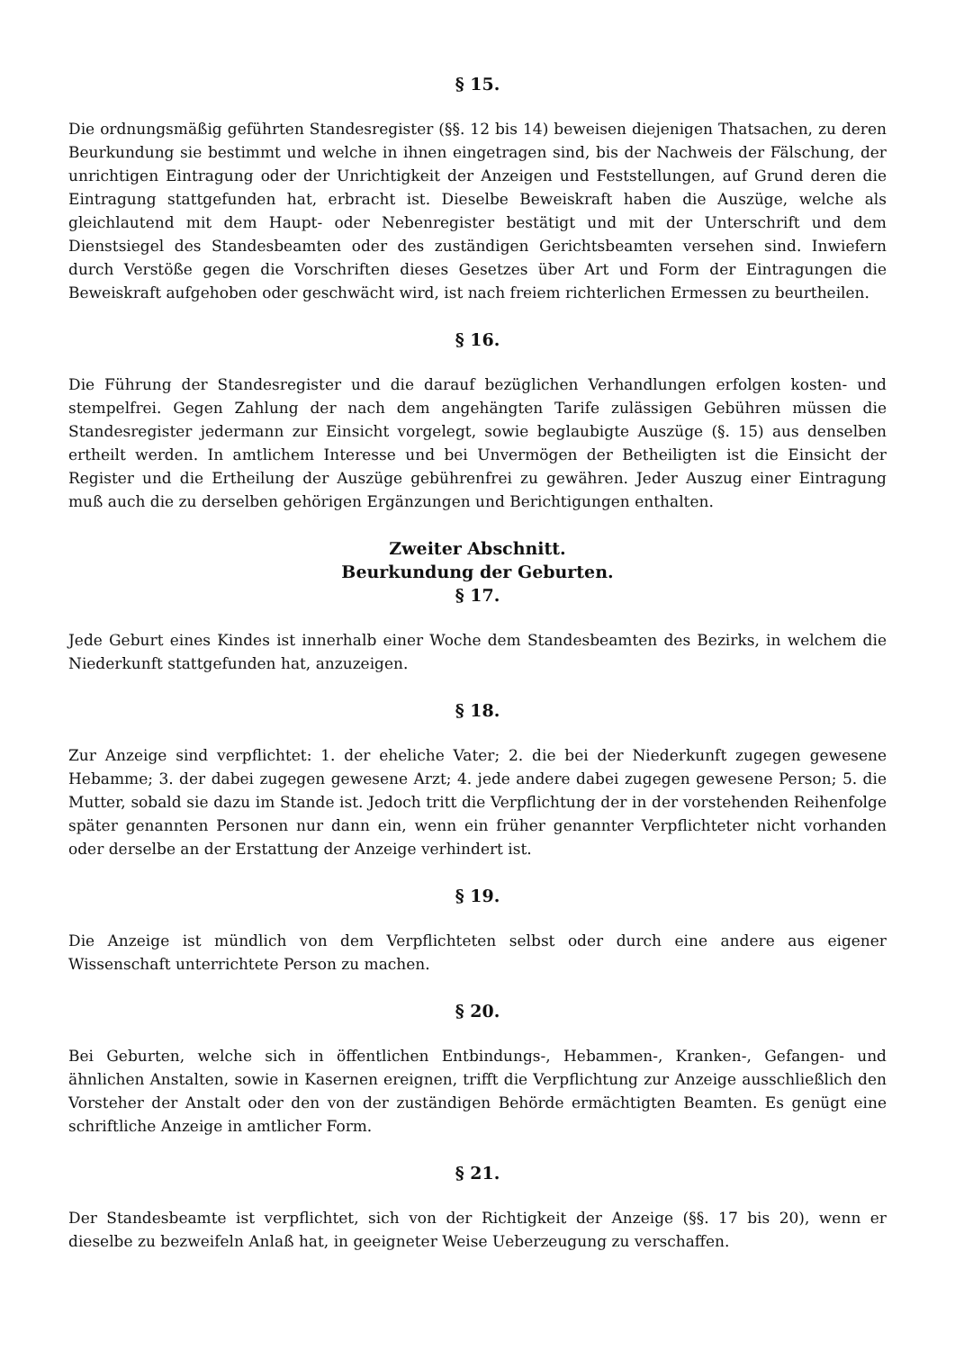§ 15.
Die ordnungsmäßig geführten Standesregister (§§. 12 bis 14) beweisen diejenigen Thatsachen, zu deren Beurkundung sie bestimmt und welche in ihnen eingetragen sind, bis der Nachweis der Fälschung, der unrichtigen Eintragung oder der Unrichtigkeit der Anzeigen und Feststellungen, auf Grund deren die Eintragung stattgefunden hat, erbracht ist. Dieselbe Beweiskraft haben die Auszüge, welche als gleichlautend mit dem Haupt- oder Nebenregister bestätigt und mit der Unterschrift und dem Dienstsiegel des Standesbeamten oder des zuständigen Gerichtsbeamten versehen sind. Inwiefern durch Verstöße gegen die Vorschriften dieses Gesetzes über Art und Form der Eintragungen die Beweiskraft aufgehoben oder geschwächt wird, ist nach freiem richterlichen Ermessen zu beurtheilen.
§ 16.
Die Führung der Standesregister und die darauf bezüglichen Verhandlungen erfolgen kosten- und stempelfrei. Gegen Zahlung der nach dem angehängten Tarife zulässigen Gebühren müssen die Standesregister jedermann zur Einsicht vorgelegt, sowie beglaubigte Auszüge (§. 15) aus denselben ertheilt werden. In amtlichem Interesse und bei Unvermögen der Betheiligten ist die Einsicht der Register und die Ertheilung der Auszüge gebührenfrei zu gewähren. Jeder Auszug einer Eintragung muß auch die zu derselben gehörigen Ergänzungen und Berichtigungen enthalten.
Zweiter Abschnitt.
Beurkundung der Geburten.
§ 17.
Jede Geburt eines Kindes ist innerhalb einer Woche dem Standesbeamten des Bezirks, in welchem die Niederkunft stattgefunden hat, anzuzeigen.
§ 18.
Zur Anzeige sind verpflichtet: 1. der eheliche Vater; 2. die bei der Niederkunft zugegen gewesene Hebamme; 3. der dabei zugegen gewesene Arzt; 4. jede andere dabei zugegen gewesene Person; 5. die Mutter, sobald sie dazu im Stande ist. Jedoch tritt die Verpflichtung der in der vorstehenden Reihenfolge später genannten Personen nur dann ein, wenn ein früher genannter Verpflichteter nicht vorhanden oder derselbe an der Erstattung der Anzeige verhindert ist.
§ 19.
Die Anzeige ist mündlich von dem Verpflichteten selbst oder durch eine andere aus eigener Wissenschaft unterrichtete Person zu machen.
§ 20.
Bei Geburten, welche sich in öffentlichen Entbindungs-, Hebammen-, Kranken-, Gefangen- und ähnlichen Anstalten, sowie in Kasernen ereignen, trifft die Verpflichtung zur Anzeige ausschließlich den Vorsteher der Anstalt oder den von der zuständigen Behörde ermächtigten Beamten. Es genügt eine schriftliche Anzeige in amtlicher Form.
§ 21.
Der Standesbeamte ist verpflichtet, sich von der Richtigkeit der Anzeige (§§. 17 bis 20), wenn er dieselbe zu bezweifeln Anlaß hat, in geeigneter Weise Ueberzeugung zu verschaffen.